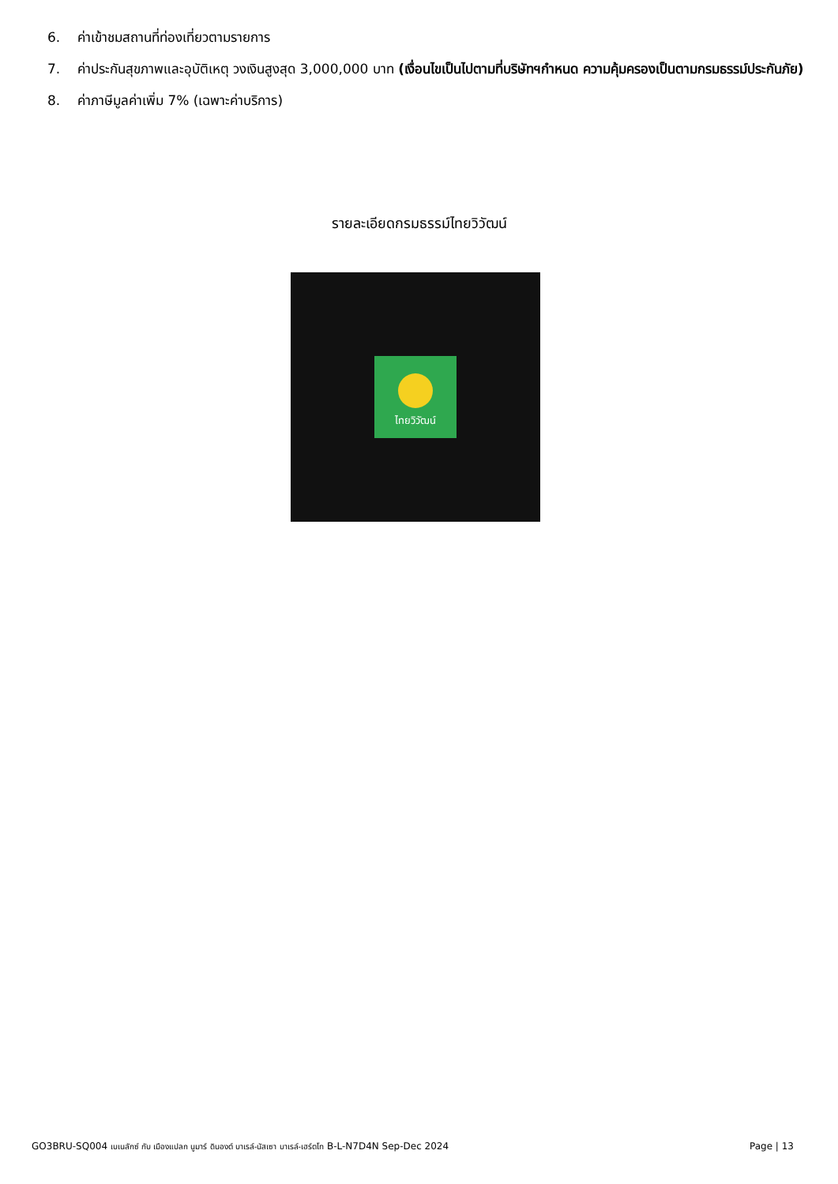6. ค่าเข้าชมสถานที่ท่องเที่ยวตามรายการ
7. ค่าประกันสุขภาพและอุบัติเหตุ วงเงินสูงสุด 3,000,000 บาท (เงื่อนไขเป็นไปตามที่บริษัทฯกำหนด ความคุ้มครองเป็นตามกรมธรรม์ประกันภัย)
8. ค่าภาษีมูลค่าเพิ่ม 7% (เฉพาะค่าบริการ)
รายละเอียดกรมธรรม์ไทยวิวัฒน์
ไทยวิวัฒน์
GO3BRU-SQ004 เบเนลักซ์ กับ เมืองแปลก นูมาร์ ดินองต์ บาเรล์-นัสเซา บาเรล์-เฮร์ตโท B-L-N7D4N Sep-Dec 2024 Page | 13